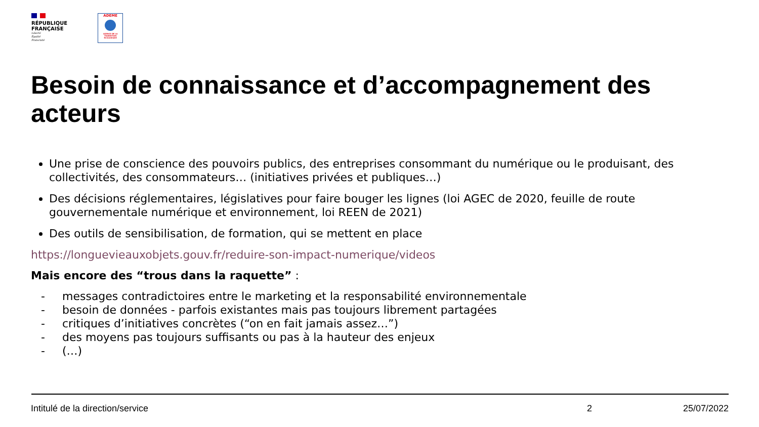RÉPUBLIQUE
FRANÇAISE
Liberté
Égalité
Fraternité
ADEME
AGENCE DE LA TRANSITION ÉCOLOGIQUE
Besoin de connaissance et d’accompagnement des acteurs
Une prise de conscience des pouvoirs publics, des entreprises consommant du numérique ou le produisant, des collectivités, des consommateurs… (initiatives privées et publiques…)
Des décisions réglementaires, législatives pour faire bouger les lignes (loi AGEC de 2020, feuille de route gouvernementale numérique et environnement, loi REEN de 2021)
Des outils de sensibilisation, de formation, qui se mettent en place
https://longuevieauxobjets.gouv.fr/reduire-son-impact-numerique/videos
Mais encore des “trous dans la raquette” :
- messages contradictoires entre le marketing et la responsabilité environnementale
- besoin de données - parfois existantes mais pas toujours librement partagées
- critiques d’initiatives concrètes (“on en fait jamais assez…”)
- des moyens pas toujours suffisants ou pas à la hauteur des enjeux
- (…)
Intitulé de la direction/service 2 25/07/2022